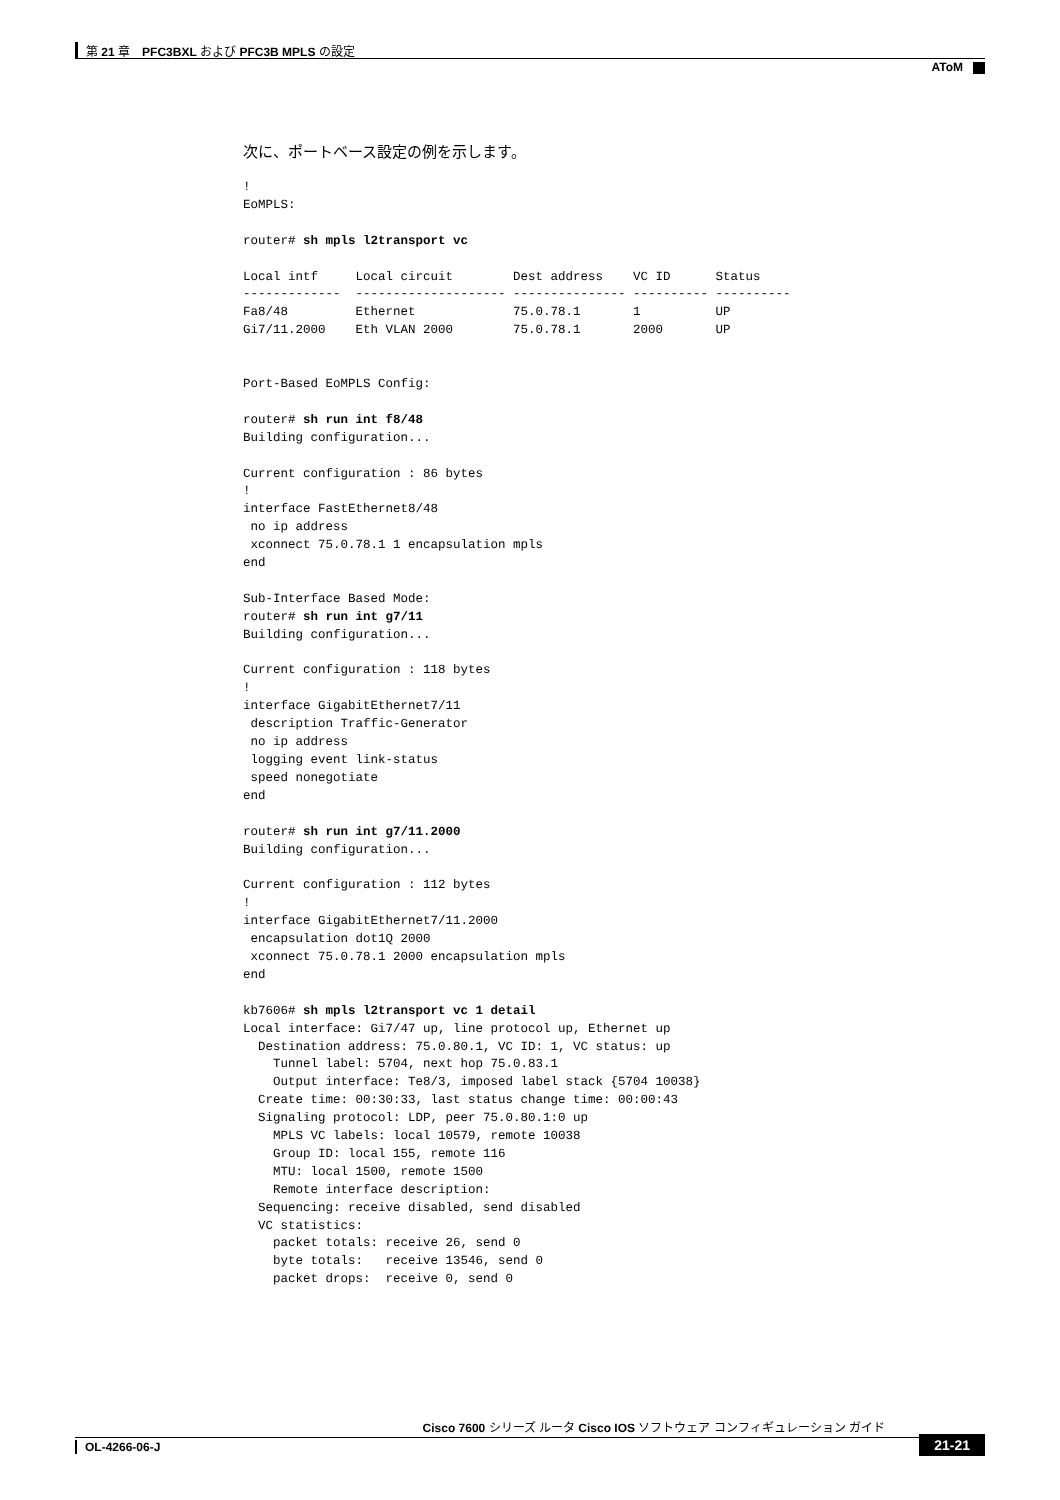第 21 章　PFC3BXL および PFC3B MPLS の設定
AToM
次に、ポートベース設定の例を示します。
!
EoMPLS:

router# sh mpls l2transport vc

Local intf     Local circuit        Dest address    VC ID      Status
-------------  -------------------- --------------- ---------- ----------
Fa8/48         Ethernet             75.0.78.1       1          UP
Gi7/11.2000    Eth VLAN 2000        75.0.78.1       2000       UP


Port-Based EoMPLS Config:

router# sh run int f8/48
Building configuration...

Current configuration : 86 bytes
!
interface FastEthernet8/48
 no ip address
 xconnect 75.0.78.1 1 encapsulation mpls
end

Sub-Interface Based Mode:
router# sh run int g7/11
Building configuration...

Current configuration : 118 bytes
!
interface GigabitEthernet7/11
 description Traffic-Generator
 no ip address
 logging event link-status
 speed nonegotiate
end

router# sh run int g7/11.2000
Building configuration...

Current configuration : 112 bytes
!
interface GigabitEthernet7/11.2000
 encapsulation dot1Q 2000
 xconnect 75.0.78.1 2000 encapsulation mpls
end

kb7606# sh mpls l2transport vc 1 detail
Local interface: Gi7/47 up, line protocol up, Ethernet up
  Destination address: 75.0.80.1, VC ID: 1, VC status: up
    Tunnel label: 5704, next hop 75.0.83.1
    Output interface: Te8/3, imposed label stack {5704 10038}
  Create time: 00:30:33, last status change time: 00:00:43
  Signaling protocol: LDP, peer 75.0.80.1:0 up
    MPLS VC labels: local 10579, remote 10038
    Group ID: local 155, remote 116
    MTU: local 1500, remote 1500
    Remote interface description:
  Sequencing: receive disabled, send disabled
  VC statistics:
    packet totals: receive 26, send 0
    byte totals:   receive 13546, send 0
    packet drops:  receive 0, send 0
Cisco 7600 シリーズ ルータ Cisco IOS ソフトウェア コンフィギュレーション ガイド
OL-4266-06-J 21-21